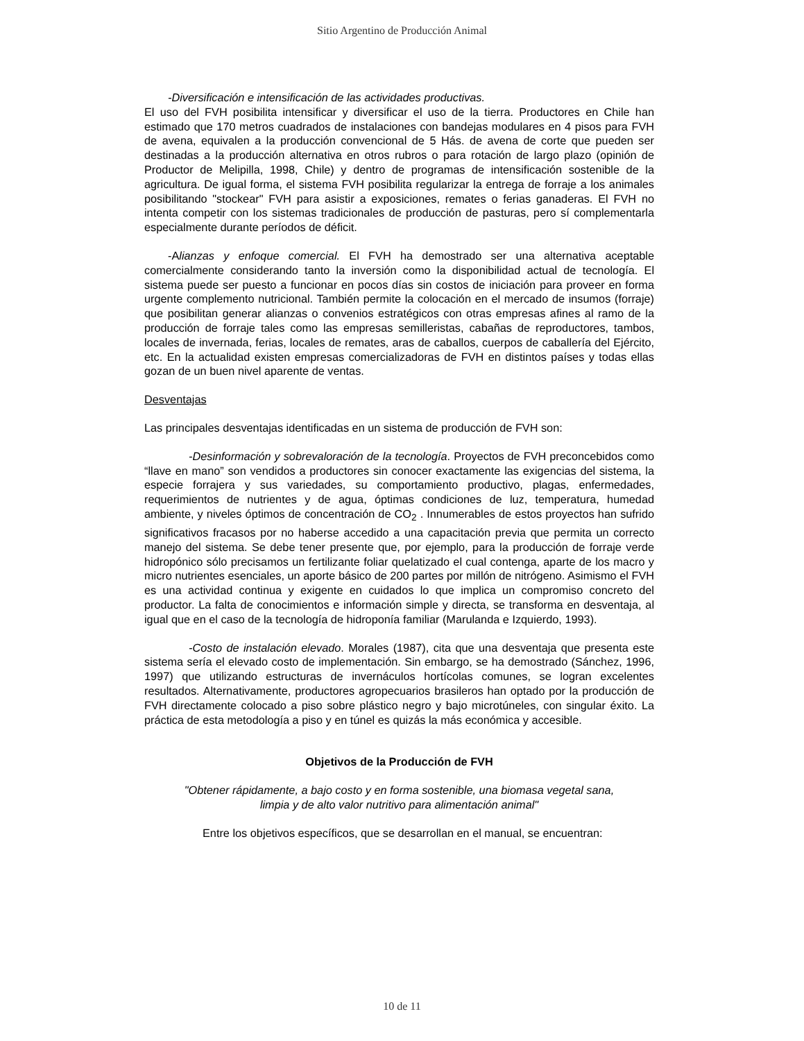Sitio Argentino de Producción Animal
-Diversificación e intensificación de las actividades productivas.
El uso del FVH posibilita intensificar y diversificar el uso de la tierra. Productores en Chile han estimado que 170 metros cuadrados de instalaciones con bandejas modulares en 4 pisos para FVH de avena, equivalen a la producción convencional de 5 Hás. de avena de corte que pueden ser destinadas a la producción alternativa en otros rubros o para rotación de largo plazo (opinión de Productor de Melipilla, 1998, Chile) y dentro de programas de intensificación sostenible de la agricultura. De igual forma, el sistema FVH posibilita regularizar la entrega de forraje a los animales posibilitando "stockear" FVH para asistir a exposiciones, remates o ferias ganaderas. El FVH no intenta competir con los sistemas tradicionales de producción de pasturas, pero sí complementarla especialmente durante períodos de déficit.
-Alianzas y enfoque comercial. El FVH ha demostrado ser una alternativa aceptable comercialmente considerando tanto la inversión como la disponibilidad actual de tecnología. El sistema puede ser puesto a funcionar en pocos días sin costos de iniciación para proveer en forma urgente complemento nutricional. También permite la colocación en el mercado de insumos (forraje) que posibilitan generar alianzas o convenios estratégicos con otras empresas afines al ramo de la producción de forraje tales como las empresas semilleristas, cabañas de reproductores, tambos, locales de invernada, ferias, locales de remates, aras de caballos, cuerpos de caballería del Ejército, etc. En la actualidad existen empresas comercializadoras de FVH en distintos países y todas ellas gozan de un buen nivel aparente de ventas.
Desventajas
Las principales desventajas identificadas en un sistema de producción de FVH son:
-Desinformación y sobrevaloración de la tecnología. Proyectos de FVH preconcebidos como “llave en mano” son vendidos a productores sin conocer exactamente las exigencias del sistema, la especie forrajera y sus variedades, su comportamiento productivo, plagas, enfermedades, requerimientos de nutrientes y de agua, óptimas condiciones de luz, temperatura, humedad ambiente, y niveles óptimos de concentración de CO<sub>2</sub> . Innumerables de estos proyectos han sufrido significativos fracasos por no haberse accedido a una capacitación previa que permita un correcto manejo del sistema. Se debe tener presente que, por ejemplo, para la producción de forraje verde hidropónico sólo precisamos un fertilizante foliar quelatizado el cual contenga, aparte de los macro y micro nutrientes esenciales, un aporte básico de 200 partes por millón de nitrógeno. Asimismo el FVH es una actividad continua y exigente en cuidados lo que implica un compromiso concreto del productor. La falta de conocimientos e información simple y directa, se transforma en desventaja, al igual que en el caso de la tecnología de hidroponía familiar (Marulanda e Izquierdo, 1993).
-Costo de instalación elevado. Morales (1987), cita que una desventaja que presenta este sistema sería el elevado costo de implementación. Sin embargo, se ha demostrado (Sánchez, 1996, 1997) que utilizando estructuras de invernáculos hortícolas comunes, se logran excelentes resultados. Alternativamente, productores agropecuarios brasileros han optado por la producción de FVH directamente colocado a piso sobre plástico negro y bajo microtúneles, con singular éxito. La práctica de esta metodología a piso y en túnel es quizás la más económica y accesible.
Objetivos de la Producción de FVH
"Obtener rápidamente, a bajo costo y en forma sostenible, una biomasa vegetal sana,
limpia y de alto valor nutritivo para alimentación animal"
Entre los objetivos específicos, que se desarrollan en el manual, se encuentran:
10 de 11